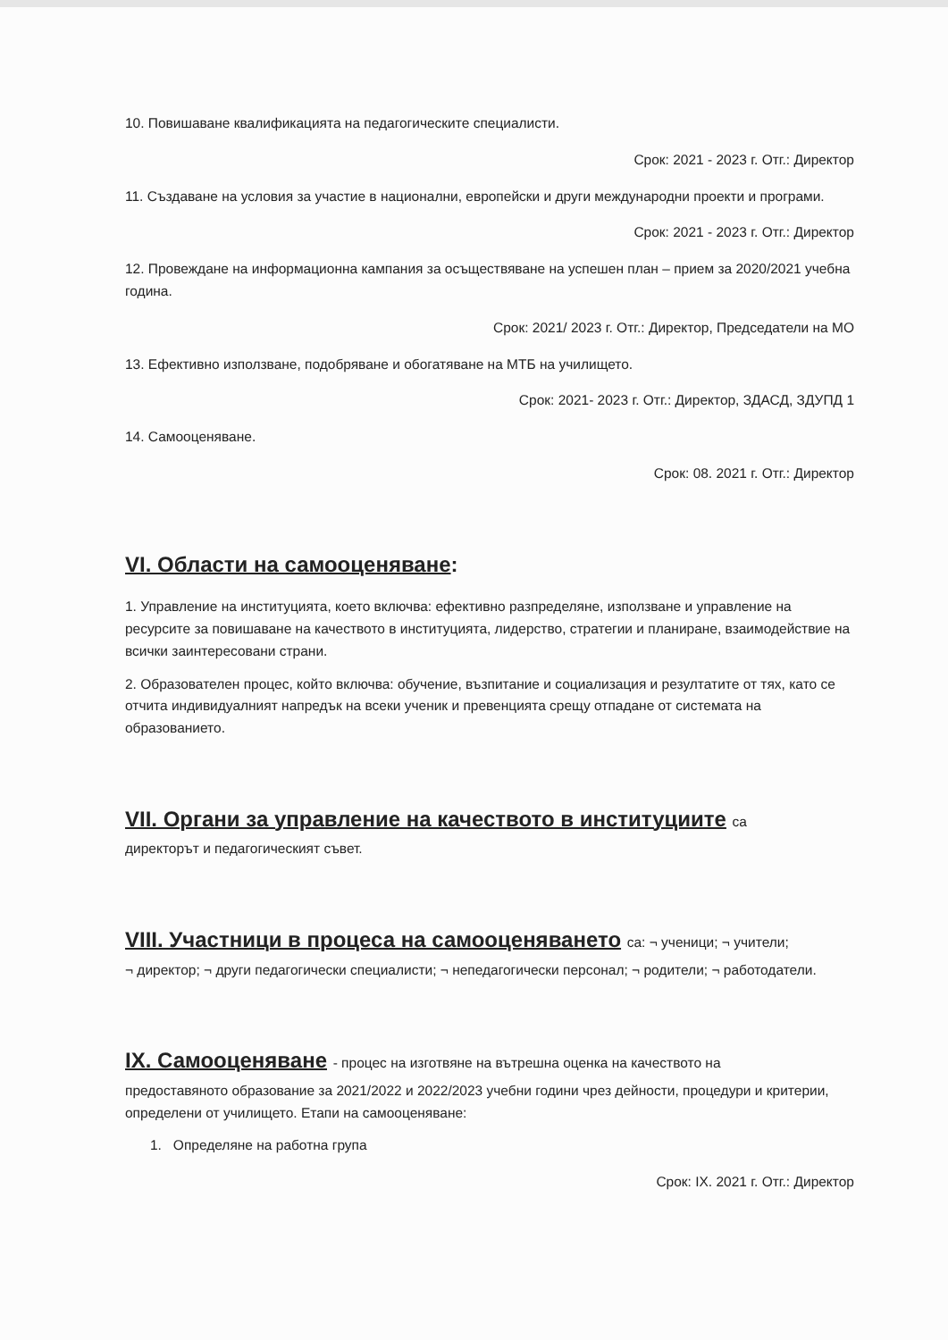10. Повишаване квалификацията на педагогическите специалисти.
Срок: 2021 - 2023 г. Отг.: Директор
11. Създаване на условия за участие в национални, европейски и други международни проекти и програми.
Срок: 2021 - 2023 г. Отг.: Директор
12. Провеждане на информационна кампания за осъществяване на успешен план – прием за 2020/2021 учебна година.
Срок: 2021/ 2023 г. Отг.: Директор, Председатели на МО
13. Ефективно използване, подобряване и обогатяване на МТБ на училището.
Срок: 2021- 2023 г. Отг.: Директор, ЗДАСД, ЗДУПД 1
14. Самооценяване.
Срок: 08. 2021 г. Отг.: Директор
VI. Области на самооценяване:
1. Управление на институцията, което включва: ефективно разпределяне, използване и управление на ресурсите за повишаване на качеството в институцията, лидерство, стратегии и планиране, взаимодействие на всички заинтересовани страни.
2. Образователен процес, който включва: обучение, възпитание и социализация и резултатите от тях, като се отчита индивидуалният напредък на всеки ученик и превенцията срещу отпадане от системата на образованието.
VII. Органи за управление на качеството в институциите са
директорът и педагогическият съвет.
VIII. Участници в процеса на самооценяването са: ¬ ученици; ¬ учители;
¬ директор; ¬ други педагогически специалисти; ¬ непедагогически персонал; ¬ родители; ¬ работодатели.
IX. Самооценяване - процес на изготвяне на вътрешна оценка на качеството на
предоставяното образование за 2021/2022 и 2022/2023 учебни години чрез дейности, процедури и критерии, определени от училището. Етапи на самооценяване:
1. Определяне на работна група
Срок: IX. 2021 г. Отг.: Директор